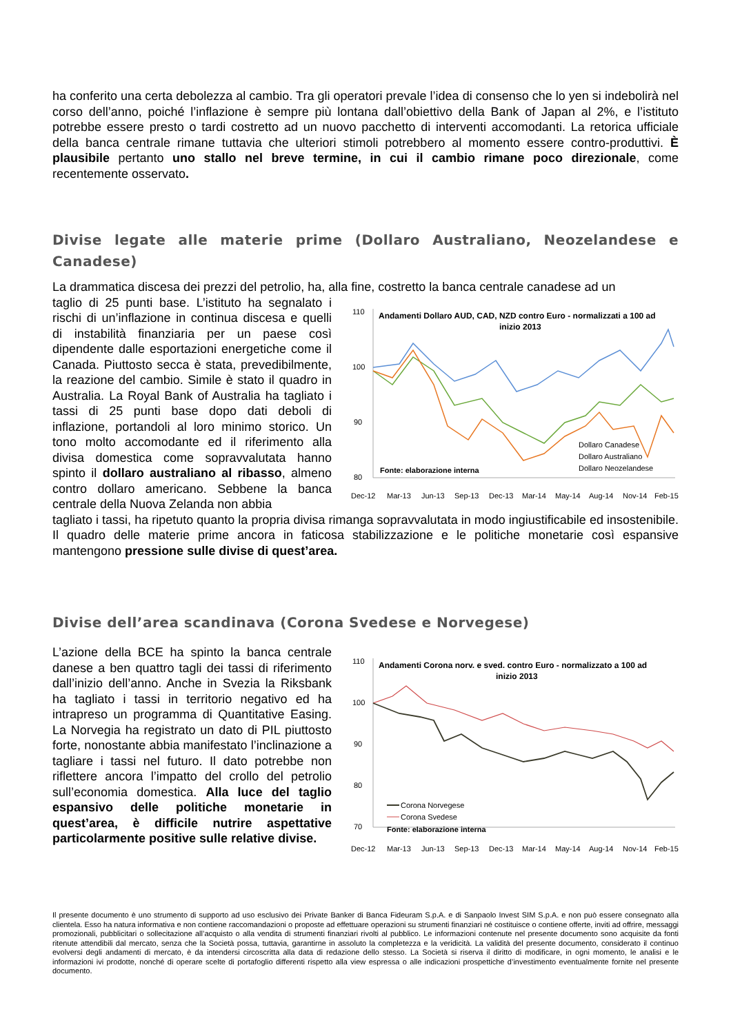ha conferito una certa debolezza al cambio. Tra gli operatori prevale l’idea di consenso che lo yen si indebolirà nel corso dell’anno, poiché l’inflazione è sempre più lontana dall’obiettivo della Bank of Japan al 2%, e l’istituto potrebbe essere presto o tardi costretto ad un nuovo pacchetto di interventi accomodanti. La retorica ufficiale della banca centrale rimane tuttavia che ulteriori stimoli potrebbero al momento essere contro-produttivi. È plausibile pertanto uno stallo nel breve termine, in cui il cambio rimane poco direzionale, come recentemente osservato.
Divise legate alle materie prime (Dollaro Australiano, Neozelandese e Canadese)
La drammatica discesa dei prezzi del petrolio, ha, alla fine, costretto la banca centrale canadese ad un
taglio di 25 punti base. L’istituto ha segnalato i rischi di un’inflazione in continua discesa e quelli di instabilità finanziaria per un paese così dipendente dalle esportazioni energetiche come il Canada. Piuttosto secca è stata, prevedibilmente, la reazione del cambio. Simile è stato il quadro in Australia. La Royal Bank of Australia ha tagliato i tassi di 25 punti base dopo dati deboli di inflazione, portandoli al loro minimo storico. Un tono molto accomodante ed il riferimento alla divisa domestica come sopravvalutata hanno spinto il dollaro australiano al ribasso, almeno contro dollaro americano. Sebbene la banca centrale della Nuova Zelanda non abbia
110
100
90
80
Andamenti Dollaro AUD, CAD, NZD contro Euro - normalizzati a 100 ad
inizio 2013
Fonte: elaborazione interna
Dollaro Canadese
Dollaro Australiano
Dollaro Neozelandese
Dec-12
Mar-13
Jun-13
Sep-13
Dec-13
Mar-14
May-14
Aug-14
Nov-14
Feb-15
tagliato i tassi, ha ripetuto quanto la propria divisa rimanga sopravvalutata in modo ingiustificabile ed insostenibile. Il quadro delle materie prime ancora in faticosa stabilizzazione e le politiche monetarie così espansive mantengono pressione sulle divise di quest’area.
Divise dell’area scandinava (Corona Svedese e Norvegese)
L’azione della BCE ha spinto la banca centrale danese a ben quattro tagli dei tassi di riferimento dall’inizio dell’anno. Anche in Svezia la Riksbank ha tagliato i tassi in territorio negativo ed ha intrapreso un programma di Quantitative Easing. La Norvegia ha registrato un dato di PIL piuttosto forte, nonostante abbia manifestato l’inclinazione a tagliare i tassi nel futuro. Il dato potrebbe non riflettere ancora l’impatto del crollo del petrolio sull’economia domestica. Alla luce del taglio espansivo delle politiche monetarie in quest’area, è difficile nutrire aspettative particolarmente positive sulle relative divise.
110
100
90
80
70
Andamenti Corona norv. e sved. contro Euro - normalizzato a 100 ad
inizio 2013
Corona Norvegese
Corona Svedese
Fonte: elaborazione interna
Dec-12
Mar-13
Jun-13
Sep-13
Dec-13
Mar-14
May-14
Aug-14
Nov-14
Feb-15
Il presente documento è uno strumento di supporto ad uso esclusivo dei Private Banker di Banca Fideuram S.p.A. e di Sanpaolo Invest SIM S.p.A. e non può essere consegnato alla clientela. Esso ha natura informativa e non contiene raccomandazioni o proposte ad effettuare operazioni su strumenti finanziari né costituisce o contiene offerte, inviti ad offrire, messaggi promozionali, pubblicitari o sollecitazione all’acquisto o alla vendita di strumenti finanziari rivolti al pubblico. Le informazioni contenute nel presente documento sono acquisite da fonti ritenute attendibili dal mercato, senza che la Società possa, tuttavia, garantirne in assoluto la completezza e la veridicità. La validità del presente documento, considerato il continuo evolversi degli andamenti di mercato, è da intendersi circoscritta alla data di redazione dello stesso. La Società si riserva il diritto di modificare, in ogni momento, le analisi e le informazioni ivi prodotte, nonché di operare scelte di portafoglio differenti rispetto alla view espressa o alle indicazioni prospettiche d’investimento eventualmente fornite nel presente documento.